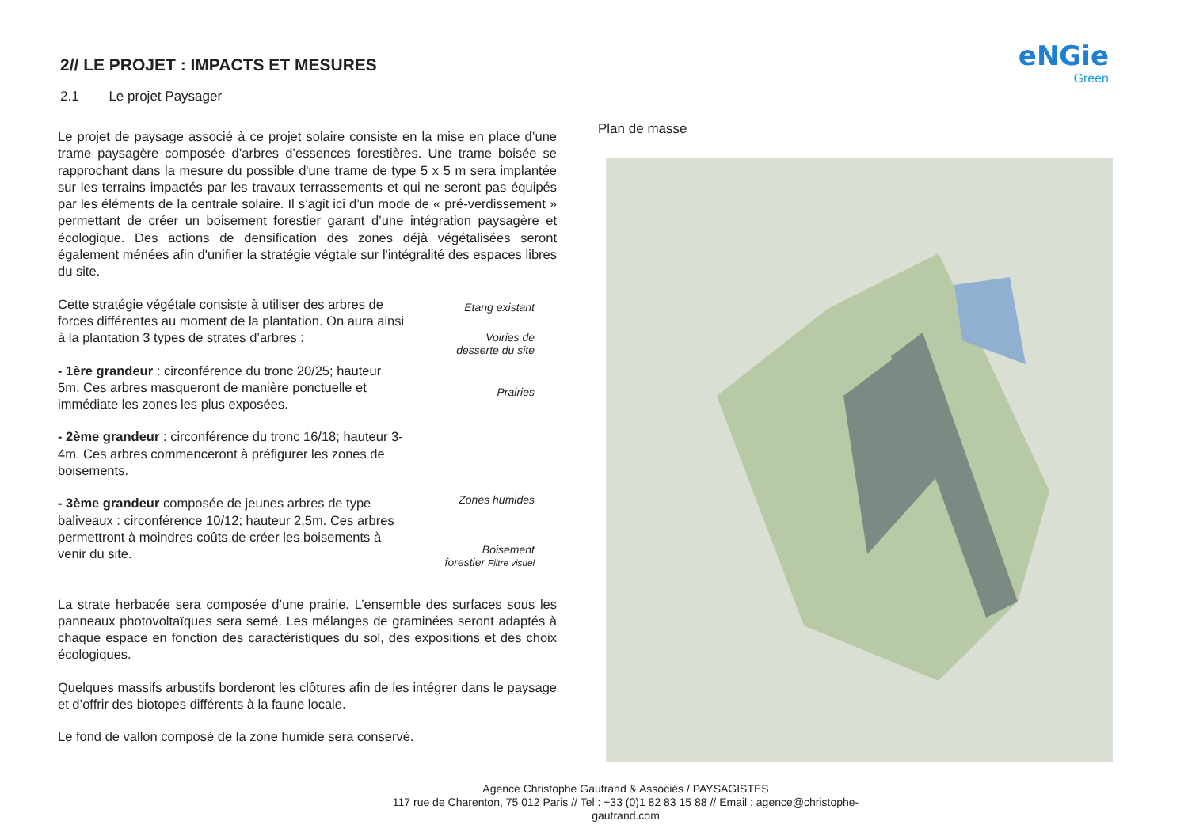eNGie
Green
2// LE PROJET : IMPACTS ET MESURES
2.1 Le projet Paysager
Le projet de paysage associé à ce projet solaire consiste en la mise en place d’une trame paysagère composée d’arbres d’essences forestières. Une trame boisée se rapprochant dans la mesure du possible d'une trame de type 5 x 5 m sera implantée sur les terrains impactés par les travaux terrassements et qui ne seront pas équipés par les éléments de la centrale solaire. Il s’agit ici d’un mode de « pré-verdissement » permettant de créer un boisement forestier garant d’une intégration paysagère et écologique. Des actions de densification des zones déjà végétalisées seront également ménées afin d'unifier la stratégie végtale sur l'intégralité des espaces libres du site.
Cette stratégie végétale consiste à utiliser des arbres de forces différentes au moment de la plantation. On aura ainsi à la plantation 3 types de strates d’arbres :
- 1ère grandeur : circonférence du tronc 20/25; hauteur 5m. Ces arbres masqueront de manière ponctuelle et immédiate les zones les plus exposées.
- 2ème grandeur : circonférence du tronc 16/18; hauteur 3-4m. Ces arbres commenceront à préfigurer les zones de boisements.
- 3ème grandeur composée de jeunes arbres de type baliveaux : circonférence 10/12; hauteur 2,5m. Ces arbres permettront à moindres coûts de créer les boisements à venir du site.
La strate herbacée sera composée d’une prairie. L’ensemble des surfaces sous les panneaux photovoltaïques sera semé. Les mélanges de graminées seront adaptés à chaque espace en fonction des caractéristiques du sol, des expositions et des choix écologiques.
Quelques massifs arbustifs borderont les clôtures afin de les intégrer dans le paysage et d’offrir des biotopes différents à la faune locale.
Le fond de vallon composé de la zone humide sera conservé.
Plan de masse
Etang existant
Voiries de
desserte du site
Prairies
Zones humides
Boisement
forestier Filtre visuel
Agence Christophe Gautrand & Associés / PAYSAGISTES
117 rue de Charenton, 75 012 Paris // Tel : +33 (0)1 82 83 15 88 // Email : agence@christophe-gautrand.com